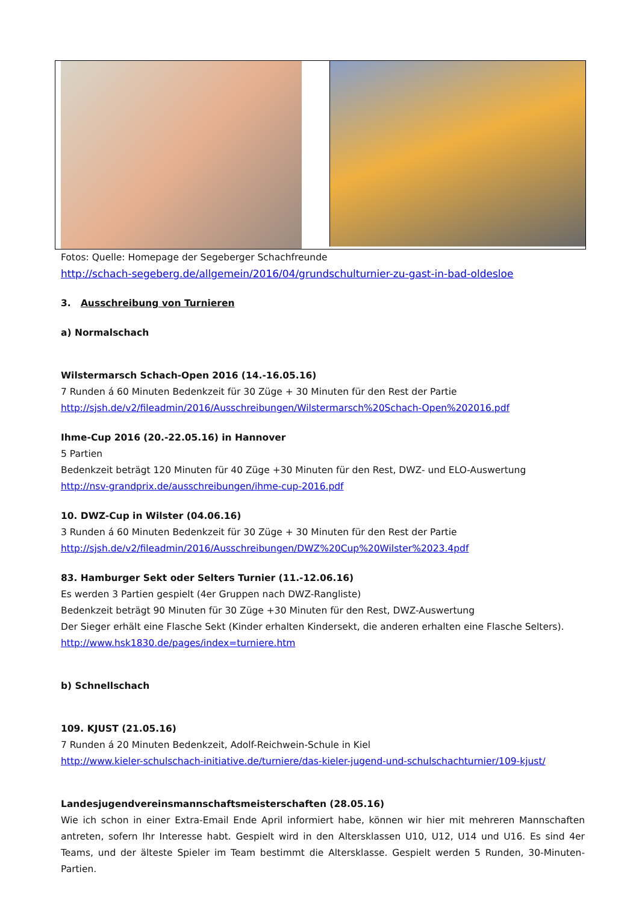Fotos: Quelle: Homepage der Segeberger Schachfreunde
http://schach-segeberg.de/allgemein/2016/04/grundschulturnier-zu-gast-in-bad-oldesloe
3. Ausschreibung von Turnieren
a) Normalschach
Wilstermarsch Schach-Open 2016 (14.-16.05.16)
7 Runden á 60 Minuten Bedenkzeit für 30 Züge + 30 Minuten für den Rest der Partie
http://sjsh.de/v2/fileadmin/2016/Ausschreibungen/Wilstermarsch%20Schach-Open%202016.pdf
Ihme-Cup 2016 (20.-22.05.16) in Hannover
5 Partien
Bedenkzeit beträgt 120 Minuten für 40 Züge +30 Minuten für den Rest, DWZ- und ELO-Auswertung
http://nsv-grandprix.de/ausschreibungen/ihme-cup-2016.pdf
10. DWZ-Cup in Wilster (04.06.16)
3 Runden á 60 Minuten Bedenkzeit für 30 Züge + 30 Minuten für den Rest der Partie
http://sjsh.de/v2/fileadmin/2016/Ausschreibungen/DWZ%20Cup%20Wilster%2023.4pdf
83. Hamburger Sekt oder Selters Turnier (11.-12.06.16)
Es werden 3 Partien gespielt (4er Gruppen nach DWZ-Rangliste)
Bedenkzeit beträgt 90 Minuten für 30 Züge +30 Minuten für den Rest, DWZ-Auswertung
Der Sieger erhält eine Flasche Sekt (Kinder erhalten Kindersekt, die anderen erhalten eine Flasche Selters).
http://www.hsk1830.de/pages/index=turniere.htm
b) Schnellschach
109. KJUST (21.05.16)
7 Runden á 20 Minuten Bedenkzeit, Adolf-Reichwein-Schule in Kiel
http://www.kieler-schulschach-initiative.de/turniere/das-kieler-jugend-und-schulschachturnier/109-kjust/
Landesjugendvereinsmannschaftsmeisterschaften (28.05.16)
Wie ich schon in einer Extra-Email Ende April informiert habe, können wir hier mit mehreren Mannschaften antreten, sofern Ihr Interesse habt. Gespielt wird in den Altersklassen U10, U12, U14 und U16. Es sind 4er Teams, und der älteste Spieler im Team bestimmt die Altersklasse. Gespielt werden 5 Runden, 30-Minuten-Partien.